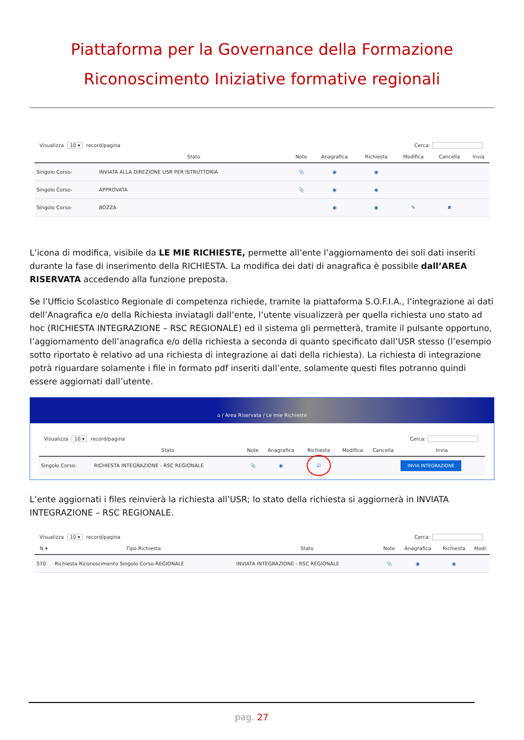Piattaforma per la Governance della Formazione
Riconoscimento Iniziative formative regionali
Visualizza 10 ▾ record/pagina Cerca:
| | Stato | Note | Anagrafica | Richiesta | Modifica | Cancella | Invia |
| --- | --- | --- | --- | --- | --- | --- | --- |
| Singolo Corso- | INVIATA ALLA DIREZIONE USR PER ISTRUTTORIA | 📎 | ◉ | ◉ | | | |
| Singolo Corso- | APPROVATA | 📎 | ◉ | ◉ | | | |
| Singolo Corso- | BOZZA | | ◉ | ◉ | ✎ | ✖ | |
L’icona di modifica, visibile da LE MIE RICHIESTE, permette all’ente l’aggiornamento dei soli dati inseriti durante la fase di inserimento della RICHIESTA. La modifica dei dati di anagrafica è possibile dall’AREA RISERVATA accedendo alla funzione preposta.
Se l’Ufficio Scolastico Regionale di competenza richiede, tramite la piattaforma S.O.F.I.A., l’integrazione ai dati dell’Anagrafica e/o della Richiesta inviatagli dall’ente, l’utente visualizzerà per quella richiesta uno stato ad hoc (RICHIESTA INTEGRAZIONE – RSC REGIONALE) ed il sistema gli permetterà, tramite il pulsante opportuno, l’aggiornamento dell’anagrafica e/o della richiesta a seconda di quanto specificato dall’USR stesso (l’esempio sotto riportato è relativo ad una richiesta di integrazione ai dati della richiesta). La richiesta di integrazione potrà riguardare solamente i file in formato pdf inseriti dall’ente, solamente questi files potranno quindi essere aggiornati dall’utente.
⌂ / Area Riservata / Le mie Richieste
Visualizza 10 ▾ record/pagina Cerca:
| | Stato | Note | Anagrafica | Richiesta | Modifica | Cancella | Invia |
| --- | --- | --- | --- | --- | --- | --- | --- |
| Singolo Corso- | RICHIESTA INTEGRAZIONE - RSC REGIONALE | 📎 | ◉ | ☑ | | | INVIA INTEGRAZIONE |
L’ente aggiornati i files reinvierà la richiesta all’USR; lo stato della richiesta si aggiornerà in INVIATA INTEGRAZIONE – RSC REGIONALE.
Visualizza 10 ▾ record/pagina Cerca:
| N ▾ | Tipo Richiesta | Stato | Note | Anagrafica | Richiesta | Modi |
| --- | --- | --- | --- | --- | --- | --- |
| 570 | Richiesta Riconoscimento Singolo Corso-REGIONALE | INVIATA INTEGRAZIONE - RSC REGIONALE | 📎 | ◉ | ◉ | |
pag. 27